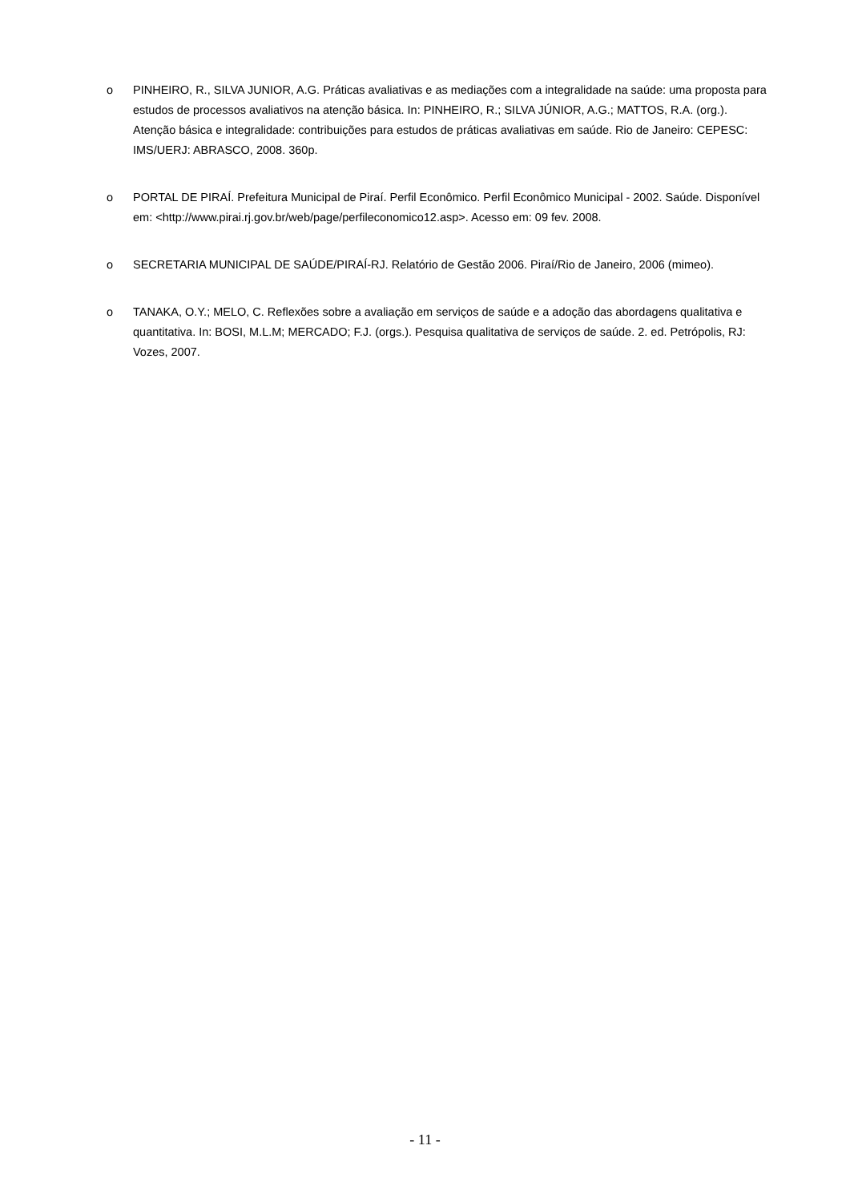o PINHEIRO, R., SILVA JUNIOR, A.G. Práticas avaliativas e as mediações com a integralidade na saúde: uma proposta para estudos de processos avaliativos na atenção básica. In: PINHEIRO, R.; SILVA JÚNIOR, A.G.; MATTOS, R.A. (org.). Atenção básica e integralidade: contribuições para estudos de práticas avaliativas em saúde. Rio de Janeiro: CEPESC: IMS/UERJ: ABRASCO, 2008. 360p.
o PORTAL DE PIRAÍ. Prefeitura Municipal de Piraí. Perfil Econômico. Perfil Econômico Municipal - 2002. Saúde. Disponível em: <http://www.pirai.rj.gov.br/web/page/perfileconomico12.asp>. Acesso em: 09 fev. 2008.
o SECRETARIA MUNICIPAL DE SAÚDE/PIRAÍ-RJ. Relatório de Gestão 2006. Piraí/Rio de Janeiro, 2006 (mimeo).
o TANAKA, O.Y.; MELO, C. Reflexões sobre a avaliação em serviços de saúde e a adoção das abordagens qualitativa e quantitativa. In: BOSI, M.L.M; MERCADO; F.J. (orgs.). Pesquisa qualitativa de serviços de saúde. 2. ed. Petrópolis, RJ: Vozes, 2007.
- 11 -